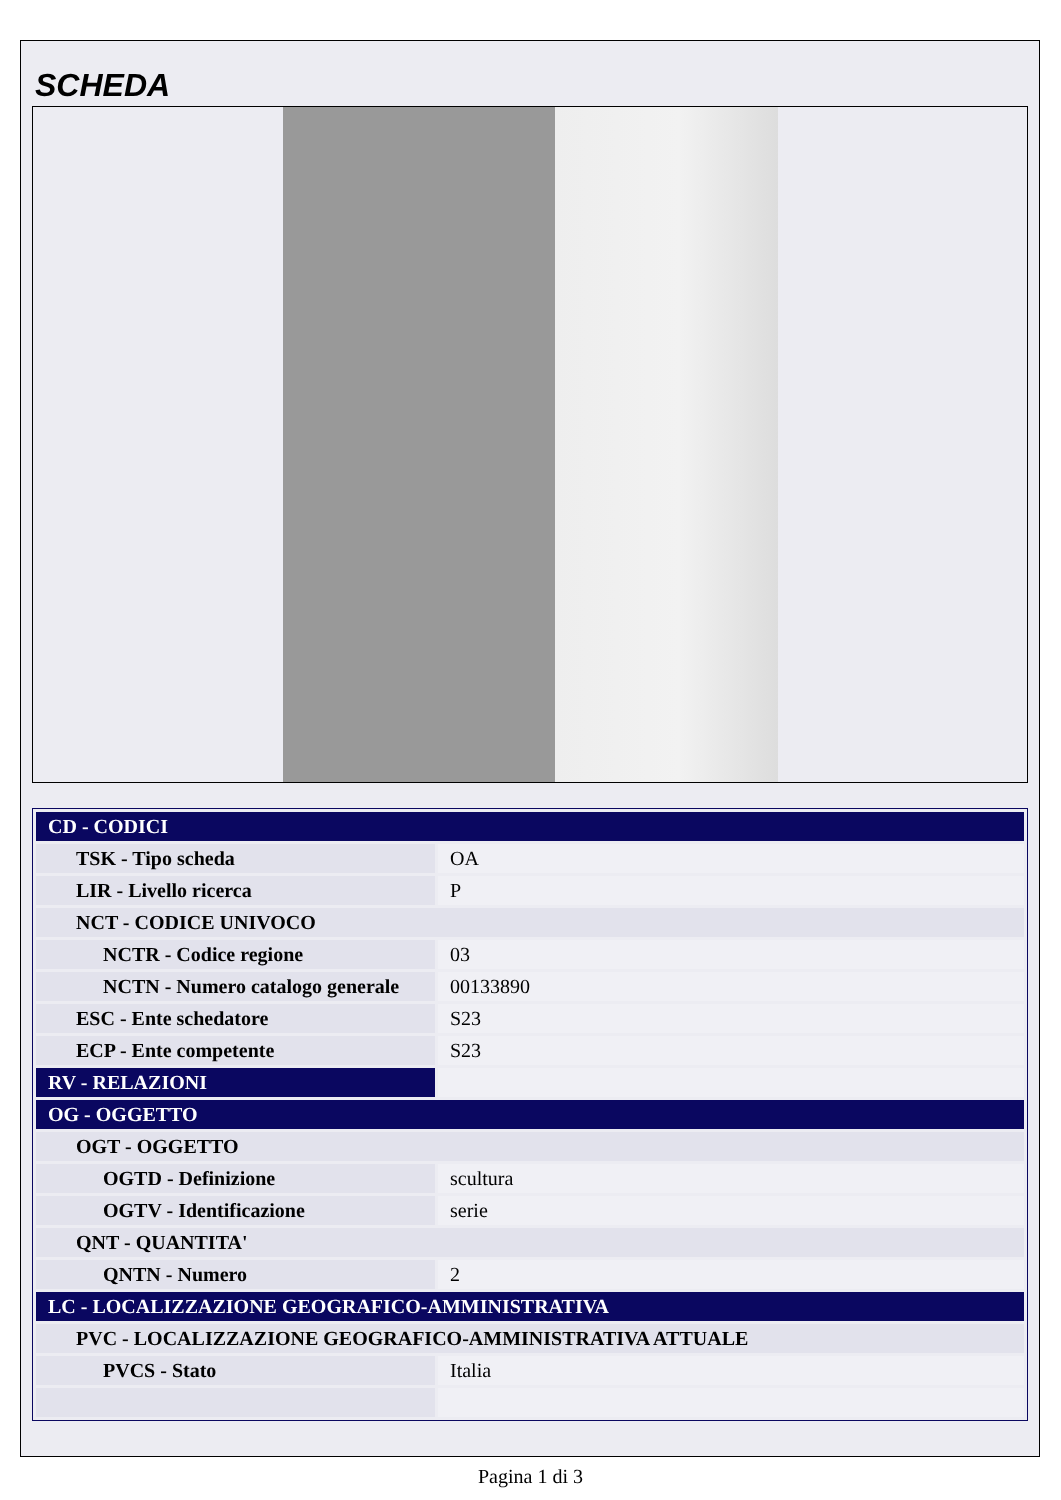SCHEDA
| CD - CODICI | |
| TSK - Tipo scheda | OA |
| LIR - Livello ricerca | P |
| NCT - CODICE UNIVOCO | |
| NCTR - Codice regione | 03 |
| NCTN - Numero catalogo generale | 00133890 |
| ESC - Ente schedatore | S23 |
| ECP - Ente competente | S23 |
| RV - RELAZIONI | |
| OG - OGGETTO | |
| OGT - OGGETTO | |
| OGTD - Definizione | scultura |
| OGTV - Identificazione | serie |
| QNT - QUANTITA' | |
| QNTN - Numero | 2 |
| LC - LOCALIZZAZIONE GEOGRAFICO-AMMINISTRATIVA | |
| PVC - LOCALIZZAZIONE GEOGRAFICO-AMMINISTRATIVA ATTUALE | |
| PVCS - Stato | Italia |
Pagina 1 di 3